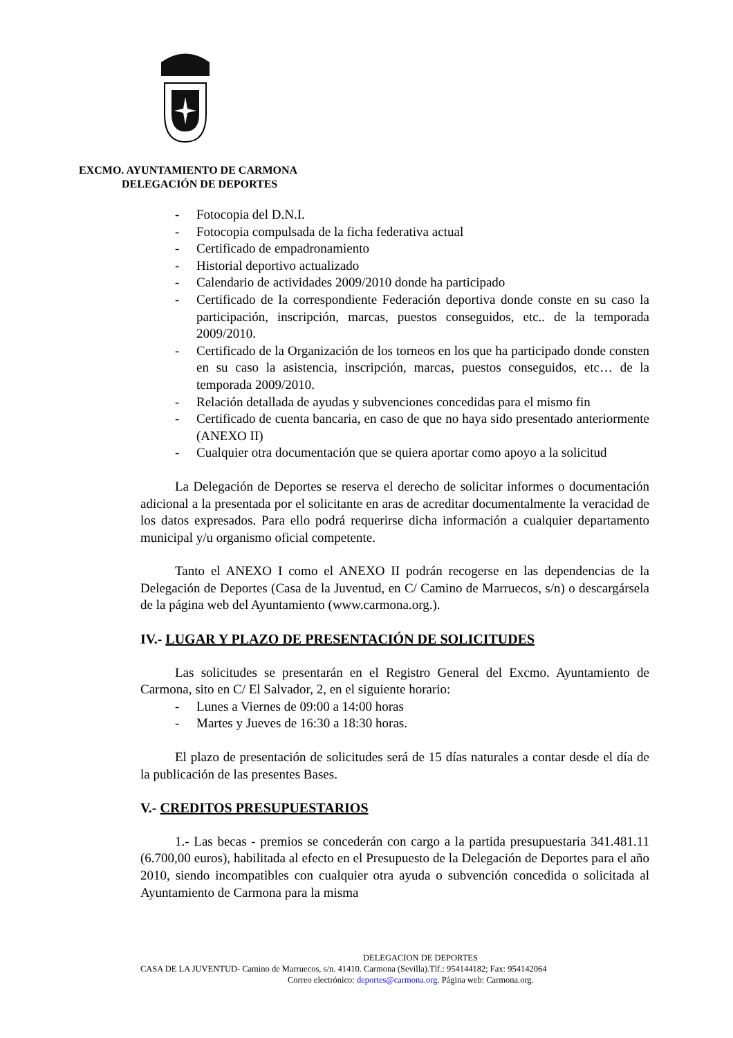EXCMO. AYUNTAMIENTO DE CARMONA
DELEGACIÓN DE DEPORTES
- Fotocopia del D.N.I.
- Fotocopia compulsada de la ficha federativa actual
- Certificado de empadronamiento
- Historial deportivo actualizado
- Calendario de actividades 2009/2010 donde ha participado
- Certificado de la correspondiente Federación deportiva donde conste en su caso la participación, inscripción, marcas, puestos conseguidos, etc.. de la temporada 2009/2010.
- Certificado de la Organización de los torneos en los que ha participado donde consten en su caso la asistencia, inscripción, marcas, puestos conseguidos, etc… de la temporada 2009/2010.
- Relación detallada de ayudas y subvenciones concedidas para el mismo fin
- Certificado de cuenta bancaria, en caso de que no haya sido presentado anteriormente (ANEXO II)
- Cualquier otra documentación que se quiera aportar como apoyo a la solicitud
La Delegación de Deportes se reserva el derecho de solicitar informes o documentación adicional a la presentada por el solicitante en aras de acreditar documentalmente la veracidad de los datos expresados. Para ello podrá requerirse dicha información a cualquier departamento municipal y/u organismo oficial competente.
Tanto el ANEXO I como el ANEXO II podrán recogerse en las dependencias de la Delegación de Deportes (Casa de la Juventud, en C/ Camino de Marruecos, s/n) o descargársela de la página web del Ayuntamiento (www.carmona.org.).
IV.- LUGAR Y PLAZO DE PRESENTACIÓN DE SOLICITUDES
Las solicitudes se presentarán en el Registro General del Excmo. Ayuntamiento de Carmona, sito en C/ El Salvador, 2, en el siguiente horario:
- Lunes a Viernes de 09:00 a 14:00 horas
- Martes y Jueves de 16:30 a 18:30 horas.
El plazo de presentación de solicitudes será de 15 días naturales a contar desde el día de la publicación de las presentes Bases.
V.- CREDITOS PRESUPUESTARIOS
1.- Las becas - premios se concederán con cargo a la partida presupuestaria 341.481.11 (6.700,00 euros), habilitada al efecto en el Presupuesto de la Delegación de Deportes para el año 2010, siendo incompatibles con cualquier otra ayuda o subvención concedida o solicitada al Ayuntamiento de Carmona para la misma
DELEGACION DE DEPORTES
CASA DE LA JUVENTUD- Camino de Marruecos, s/n. 41410. Carmona (Sevilla).Tlf.: 954144182; Fax: 954142064
Correo electrónico: deportes@carmona.org. Página web: Carmona.org.